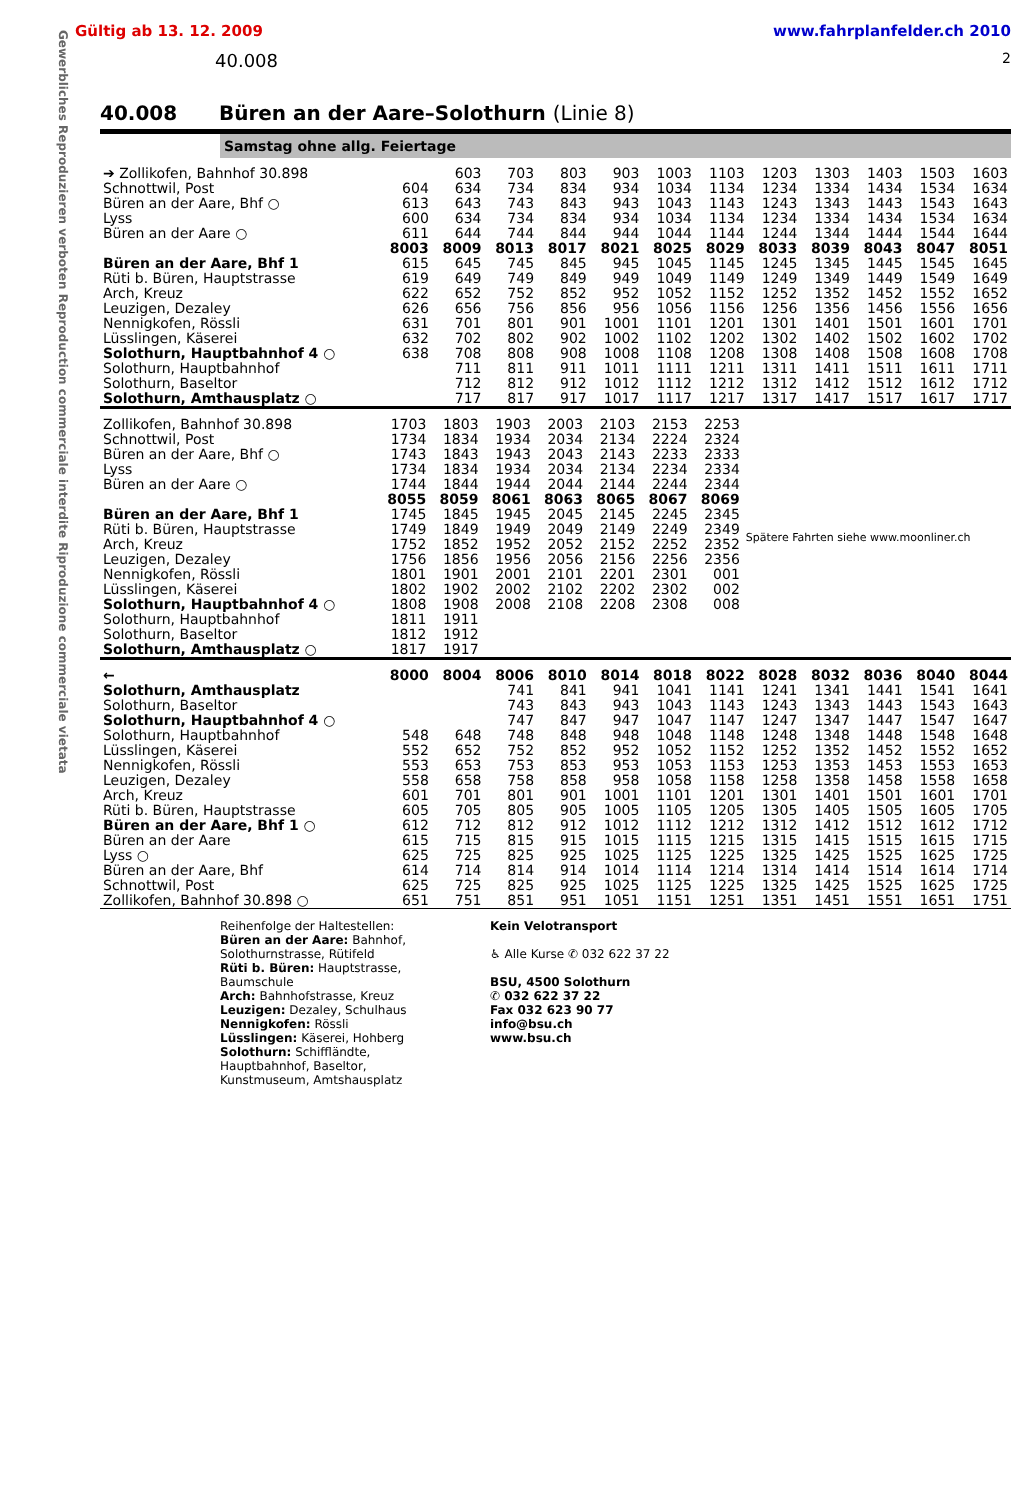Gewerbliches Reproduzieren verboten Reproduction commerciale interdite Riproduzione commerciale vietata
Gültig ab 13. 12. 2009 www.fahrplanfelder.ch 2010
40.008 2
40.008 Büren an der Aare–Solothurn (Linie 8)
Samstag ohne allg. Feiertage
| ➔ Zollikofen, Bahnhof 30.898 | | 603 | 703 | 803 | 903 | 1003 | 1103 | 1203 | 1303 | 1403 | 1503 | 1603 |
| Schnottwil, Post | 604 | 634 | 734 | 834 | 934 | 1034 | 1134 | 1234 | 1334 | 1434 | 1534 | 1634 |
| Büren an der Aare, Bhf ○ | 613 | 643 | 743 | 843 | 943 | 1043 | 1143 | 1243 | 1343 | 1443 | 1543 | 1643 |
| Lyss | 600 | 634 | 734 | 834 | 934 | 1034 | 1134 | 1234 | 1334 | 1434 | 1534 | 1634 |
| Büren an der Aare ○ | 611 | 644 | 744 | 844 | 944 | 1044 | 1144 | 1244 | 1344 | 1444 | 1544 | 1644 |
| | 8003 | 8009 | 8013 | 8017 | 8021 | 8025 | 8029 | 8033 | 8039 | 8043 | 8047 | 8051 |
| Büren an der Aare, Bhf 1 | 615 | 645 | 745 | 845 | 945 | 1045 | 1145 | 1245 | 1345 | 1445 | 1545 | 1645 |
| Rüti b. Büren, Hauptstrasse | 619 | 649 | 749 | 849 | 949 | 1049 | 1149 | 1249 | 1349 | 1449 | 1549 | 1649 |
| Arch, Kreuz | 622 | 652 | 752 | 852 | 952 | 1052 | 1152 | 1252 | 1352 | 1452 | 1552 | 1652 |
| Leuzigen, Dezaley | 626 | 656 | 756 | 856 | 956 | 1056 | 1156 | 1256 | 1356 | 1456 | 1556 | 1656 |
| Nennigkofen, Rössli | 631 | 701 | 801 | 901 | 1001 | 1101 | 1201 | 1301 | 1401 | 1501 | 1601 | 1701 |
| Lüsslingen, Käserei | 632 | 702 | 802 | 902 | 1002 | 1102 | 1202 | 1302 | 1402 | 1502 | 1602 | 1702 |
| Solothurn, Hauptbahnhof 4 ○ | 638 | 708 | 808 | 908 | 1008 | 1108 | 1208 | 1308 | 1408 | 1508 | 1608 | 1708 |
| Solothurn, Hauptbahnhof | | 711 | 811 | 911 | 1011 | 1111 | 1211 | 1311 | 1411 | 1511 | 1611 | 1711 |
| Solothurn, Baseltor | | 712 | 812 | 912 | 1012 | 1112 | 1212 | 1312 | 1412 | 1512 | 1612 | 1712 |
| Solothurn, Amthausplatz ○ | | 717 | 817 | 917 | 1017 | 1117 | 1217 | 1317 | 1417 | 1517 | 1617 | 1717 |
| Zollikofen, Bahnhof 30.898 | 1703 | 1803 | 1903 | 2003 | 2103 | 2153 | 2253 | Spätere Fahrten siehe www.moonliner.ch |
| Schnottwil, Post | 1734 | 1834 | 1934 | 2034 | 2134 | 2224 | 2324 | |
| Büren an der Aare, Bhf ○ | 1743 | 1843 | 1943 | 2043 | 2143 | 2233 | 2333 | |
| Lyss | 1734 | 1834 | 1934 | 2034 | 2134 | 2234 | 2334 | |
| Büren an der Aare ○ | 1744 | 1844 | 1944 | 2044 | 2144 | 2244 | 2344 | |
| | 8055 | 8059 | 8061 | 8063 | 8065 | 8067 | 8069 | |
| Büren an der Aare, Bhf 1 | 1745 | 1845 | 1945 | 2045 | 2145 | 2245 | 2345 | |
| Rüti b. Büren, Hauptstrasse | 1749 | 1849 | 1949 | 2049 | 2149 | 2249 | 2349 | |
| Arch, Kreuz | 1752 | 1852 | 1952 | 2052 | 2152 | 2252 | 2352 | |
| Leuzigen, Dezaley | 1756 | 1856 | 1956 | 2056 | 2156 | 2256 | 2356 | |
| Nennigkofen, Rössli | 1801 | 1901 | 2001 | 2101 | 2201 | 2301 | 001 | |
| Lüsslingen, Käserei | 1802 | 1902 | 2002 | 2102 | 2202 | 2302 | 002 | |
| Solothurn, Hauptbahnhof 4 ○ | 1808 | 1908 | 2008 | 2108 | 2208 | 2308 | 008 | |
| Solothurn, Hauptbahnhof | 1811 | 1911 | | | | | | |
| Solothurn, Baseltor | 1812 | 1912 | | | | | | |
| Solothurn, Amthausplatz ○ | 1817 | 1917 | | | | | | |
| ← | 8000 | 8004 | 8006 | 8010 | 8014 | 8018 | 8022 | 8028 | 8032 | 8036 | 8040 | 8044 |
| Solothurn, Amthausplatz | | | 741 | 841 | 941 | 1041 | 1141 | 1241 | 1341 | 1441 | 1541 | 1641 |
| Solothurn, Baseltor | | | 743 | 843 | 943 | 1043 | 1143 | 1243 | 1343 | 1443 | 1543 | 1643 |
| Solothurn, Hauptbahnhof 4 ○ | | | 747 | 847 | 947 | 1047 | 1147 | 1247 | 1347 | 1447 | 1547 | 1647 |
| Solothurn, Hauptbahnhof | 548 | 648 | 748 | 848 | 948 | 1048 | 1148 | 1248 | 1348 | 1448 | 1548 | 1648 |
| Lüsslingen, Käserei | 552 | 652 | 752 | 852 | 952 | 1052 | 1152 | 1252 | 1352 | 1452 | 1552 | 1652 |
| Nennigkofen, Rössli | 553 | 653 | 753 | 853 | 953 | 1053 | 1153 | 1253 | 1353 | 1453 | 1553 | 1653 |
| Leuzigen, Dezaley | 558 | 658 | 758 | 858 | 958 | 1058 | 1158 | 1258 | 1358 | 1458 | 1558 | 1658 |
| Arch, Kreuz | 601 | 701 | 801 | 901 | 1001 | 1101 | 1201 | 1301 | 1401 | 1501 | 1601 | 1701 |
| Rüti b. Büren, Hauptstrasse | 605 | 705 | 805 | 905 | 1005 | 1105 | 1205 | 1305 | 1405 | 1505 | 1605 | 1705 |
| Büren an der Aare, Bhf 1 ○ | 612 | 712 | 812 | 912 | 1012 | 1112 | 1212 | 1312 | 1412 | 1512 | 1612 | 1712 |
| Büren an der Aare | 615 | 715 | 815 | 915 | 1015 | 1115 | 1215 | 1315 | 1415 | 1515 | 1615 | 1715 |
| Lyss ○ | 625 | 725 | 825 | 925 | 1025 | 1125 | 1225 | 1325 | 1425 | 1525 | 1625 | 1725 |
| Büren an der Aare, Bhf | 614 | 714 | 814 | 914 | 1014 | 1114 | 1214 | 1314 | 1414 | 1514 | 1614 | 1714 |
| Schnottwil, Post | 625 | 725 | 825 | 925 | 1025 | 1125 | 1225 | 1325 | 1425 | 1525 | 1625 | 1725 |
| Zollikofen, Bahnhof 30.898 ○ | 651 | 751 | 851 | 951 | 1051 | 1151 | 1251 | 1351 | 1451 | 1551 | 1651 | 1751 |
Reihenfolge der Haltestellen:
Büren an der Aare: Bahnhof, Solothurnstrasse, Rütifeld
Rüti b. Büren: Hauptstrasse, Baumschule
Arch: Bahnhofstrasse, Kreuz
Leuzigen: Dezaley, Schulhaus
Nennigkofen: Rössli
Lüsslingen: Käserei, Hohberg
Solothurn: Schiffländte, Hauptbahnhof, Baseltor, Kunstmuseum, Amtshausplatz
Kein Velotransport
♿ Alle Kurse ✆ 032 622 37 22
BSU, 4500 Solothurn
✆ 032 622 37 22
Fax 032 623 90 77
info@bsu.ch
www.bsu.ch